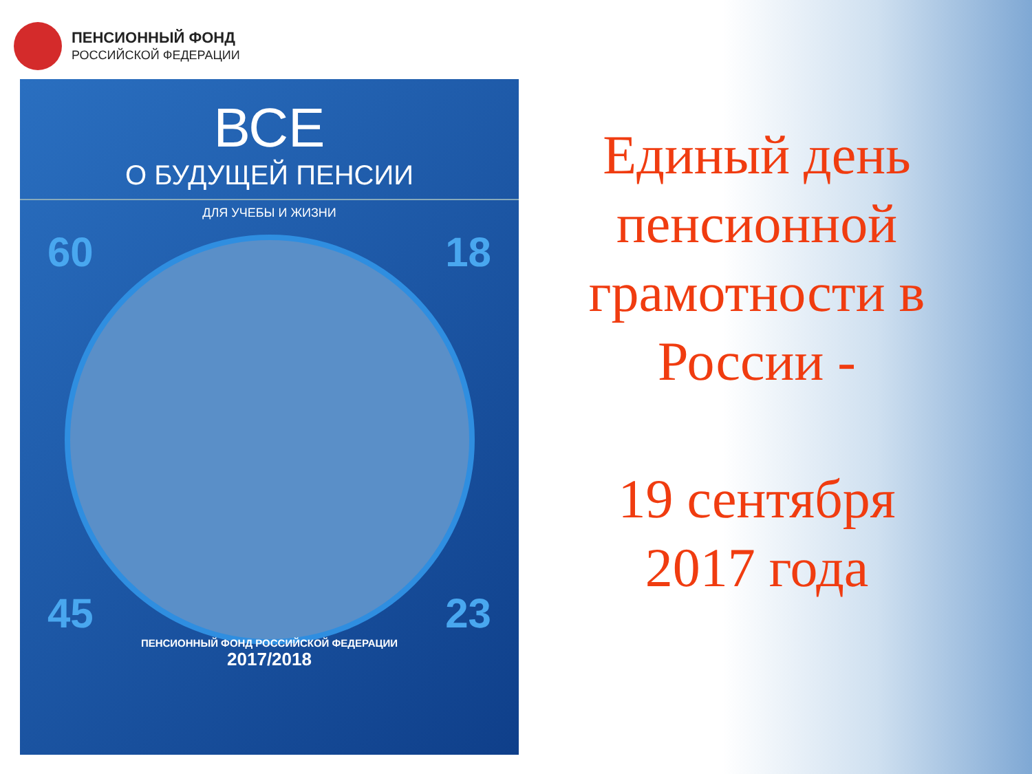ПЕНСИОННЫЙ ФОНД
РОССИЙСКОЙ ФЕДЕРАЦИИ
ВСЕ
О БУДУЩЕЙ ПЕНСИИ
ДЛЯ УЧЕБЫ И ЖИЗНИ
60 18
45 23
ПЕНСИОННЫЙ ФОНД РОССИЙСКОЙ ФЕДЕРАЦИИ
2017/2018
Единый день пенсионной грамотности в России -
19 сентября 2017 года